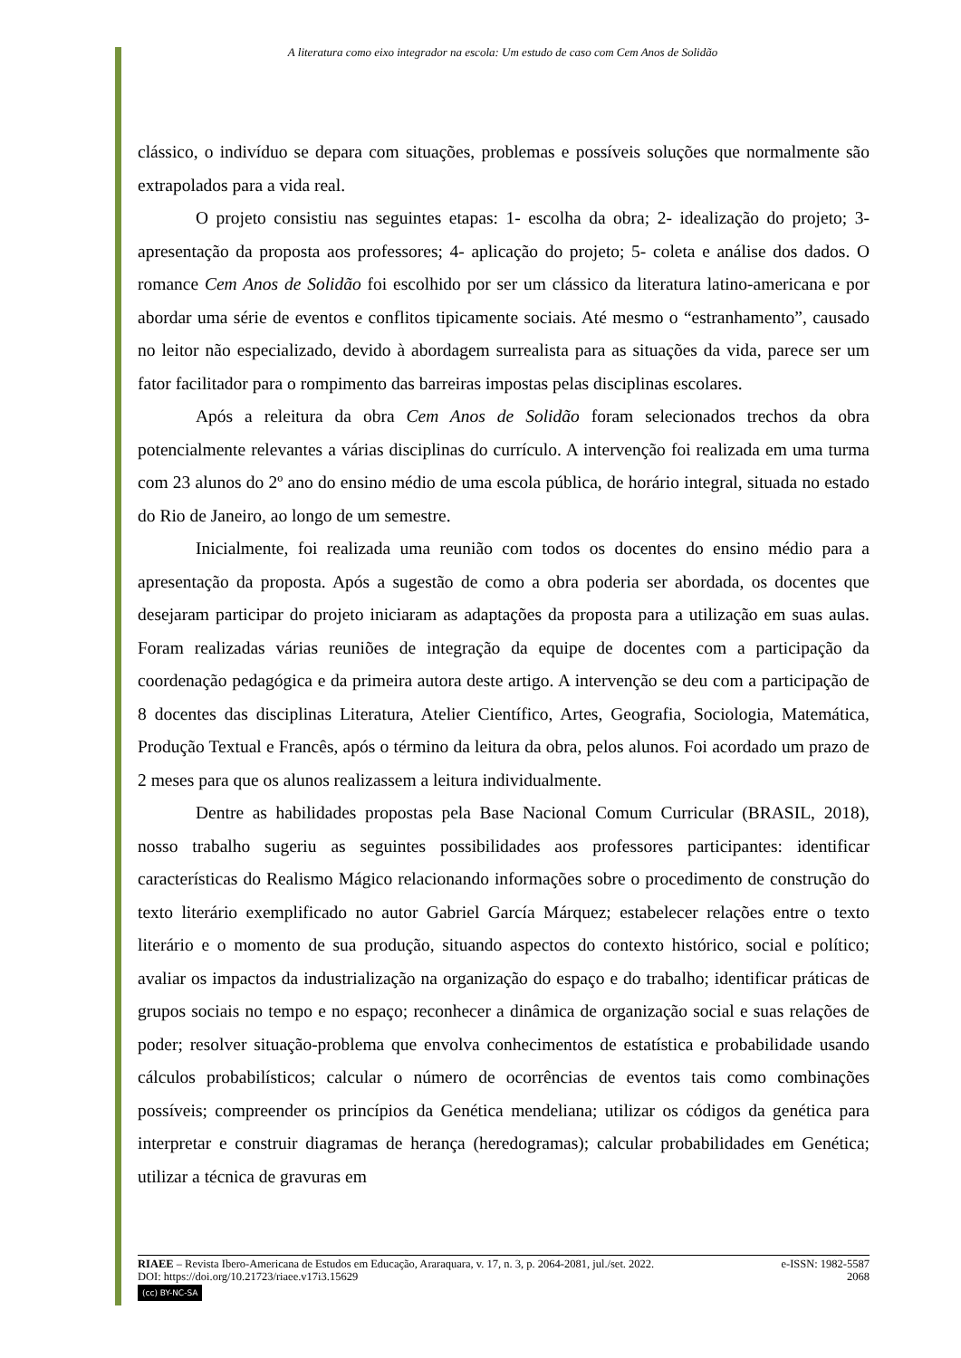A literatura como eixo integrador na escola: Um estudo de caso com Cem Anos de Solidão
clássico, o indivíduo se depara com situações, problemas e possíveis soluções que normalmente são extrapolados para a vida real.
O projeto consistiu nas seguintes etapas: 1- escolha da obra; 2- idealização do projeto; 3- apresentação da proposta aos professores; 4- aplicação do projeto; 5- coleta e análise dos dados. O romance Cem Anos de Solidão foi escolhido por ser um clássico da literatura latino-americana e por abordar uma série de eventos e conflitos tipicamente sociais. Até mesmo o “estranhamento”, causado no leitor não especializado, devido à abordagem surrealista para as situações da vida, parece ser um fator facilitador para o rompimento das barreiras impostas pelas disciplinas escolares.
Após a releitura da obra Cem Anos de Solidão foram selecionados trechos da obra potencialmente relevantes a várias disciplinas do currículo. A intervenção foi realizada em uma turma com 23 alunos do 2º ano do ensino médio de uma escola pública, de horário integral, situada no estado do Rio de Janeiro, ao longo de um semestre.
Inicialmente, foi realizada uma reunião com todos os docentes do ensino médio para a apresentação da proposta. Após a sugestão de como a obra poderia ser abordada, os docentes que desejaram participar do projeto iniciaram as adaptações da proposta para a utilização em suas aulas. Foram realizadas várias reuniões de integração da equipe de docentes com a participação da coordenação pedagógica e da primeira autora deste artigo. A intervenção se deu com a participação de 8 docentes das disciplinas Literatura, Atelier Científico, Artes, Geografia, Sociologia, Matemática, Produção Textual e Francês, após o término da leitura da obra, pelos alunos. Foi acordado um prazo de 2 meses para que os alunos realizassem a leitura individualmente.
Dentre as habilidades propostas pela Base Nacional Comum Curricular (BRASIL, 2018), nosso trabalho sugeriu as seguintes possibilidades aos professores participantes: identificar características do Realismo Mágico relacionando informações sobre o procedimento de construção do texto literário exemplificado no autor Gabriel García Márquez; estabelecer relações entre o texto literário e o momento de sua produção, situando aspectos do contexto histórico, social e político; avaliar os impactos da industrialização na organização do espaço e do trabalho; identificar práticas de grupos sociais no tempo e no espaço; reconhecer a dinâmica de organização social e suas relações de poder; resolver situação-problema que envolva conhecimentos de estatística e probabilidade usando cálculos probabilísticos; calcular o número de ocorrências de eventos tais como combinações possíveis; compreender os princípios da Genética mendeliana; utilizar os códigos da genética para interpretar e construir diagramas de herança (heredogramas); calcular probabilidades em Genética; utilizar a técnica de gravuras em
RIAEE – Revista Ibero-Americana de Estudos em Educação, Araraquara, v. 17, n. 3, p. 2064-2081, jul./set. 2022. e-ISSN: 1982-5587
DOI: https://doi.org/10.21723/riaee.v17i3.15629 2068
(cc) BY-NC-SA